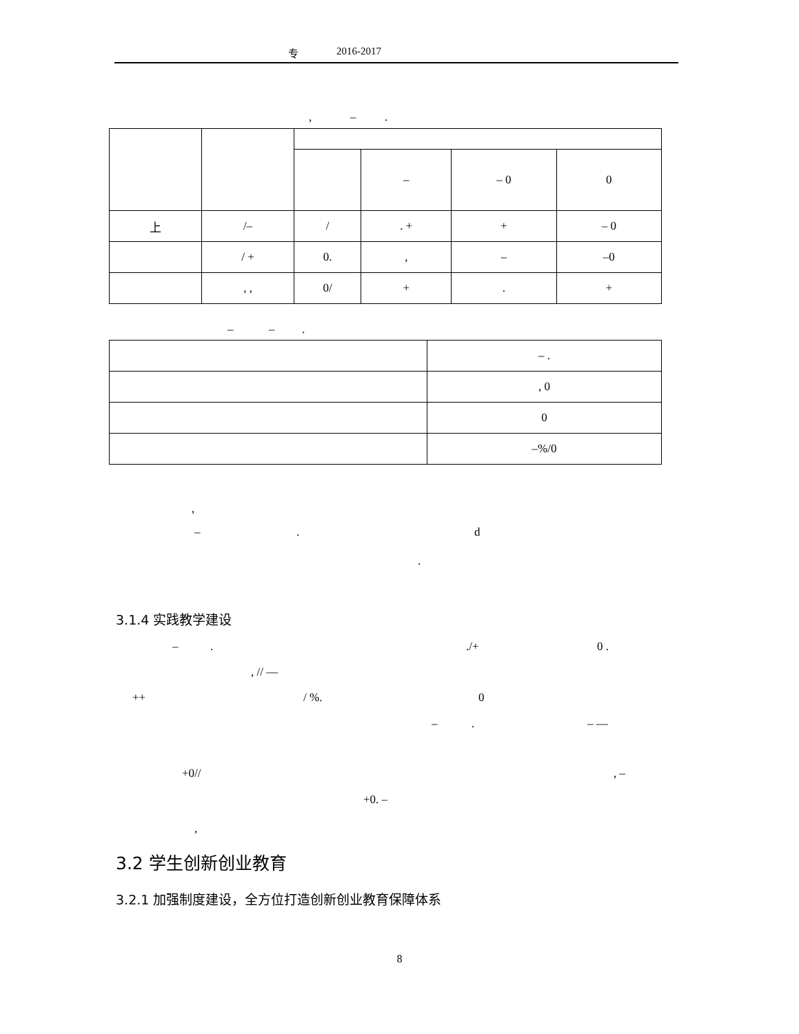专 2016-2017
, – .
| | | | – | – 0 | 0 |
| 上 | /– | / | . + | + | – 0 |
| | / + | 0. | , | – | –0 |
| | , , | 0/ | + | . | + |
– – .
| | – . |
| | , 0 |
| | 0 |
| | –%/0 |
,
– . d
.
3.1.4 实践教学建设
– . ./+ 0 .
, // ––
++ / %. 0
– . – ––
+0// , –
+0. –
,
3.2 学生创新创业教育
3.2.1 加强制度建设，全方位打造创新创业教育保障体系
8